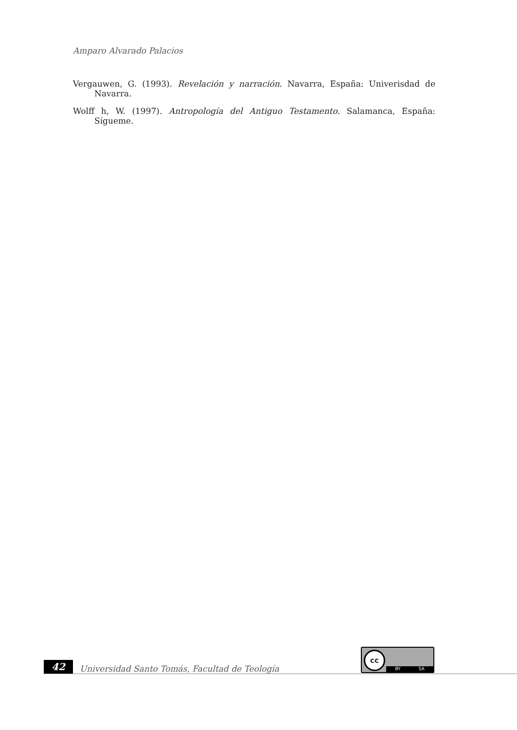Amparo Alvarado Palacios
Vergauwen, G. (1993). Revelación y narración. Navarra, España: Univerisdad de Navarra.
Wolff h, W. (1997). Antropología del Antiguo Testamento. Salamanca, España: Sígueme.
cc
BY SA
42
Universidad Santo Tomás, Facultad de Teología